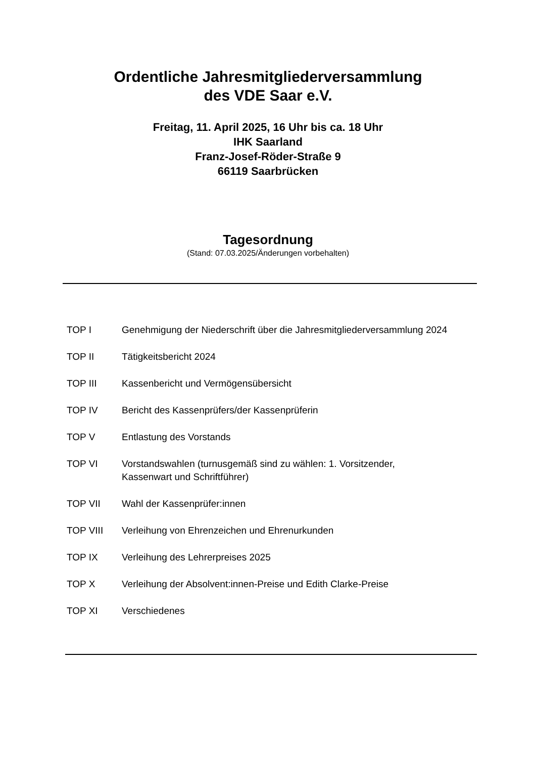Ordentliche Jahresmitgliederversammlung
des VDE Saar e.V.
Freitag, 11. April 2025, 16 Uhr bis ca. 18 Uhr
IHK Saarland
Franz-Josef-Röder-Straße 9
66119 Saarbrücken
Tagesordnung
(Stand: 07.03.2025/Änderungen vorbehalten)
TOP I Genehmigung der Niederschrift über die Jahresmitgliederversammlung 2024
TOP II Tätigkeitsbericht 2024
TOP III Kassenbericht und Vermögensübersicht
TOP IV Bericht des Kassenprüfers/der Kassenprüferin
TOP V Entlastung des Vorstands
TOP VI Vorstandswahlen (turnusgemäß sind zu wählen: 1. Vorsitzender,
Kassenwart und Schriftführer)
TOP VII Wahl der Kassenprüfer:innen
TOP VIII Verleihung von Ehrenzeichen und Ehrenurkunden
TOP IX Verleihung des Lehrerpreises 2025
TOP X Verleihung der Absolvent:innen-Preise und Edith Clarke-Preise
TOP XI Verschiedenes